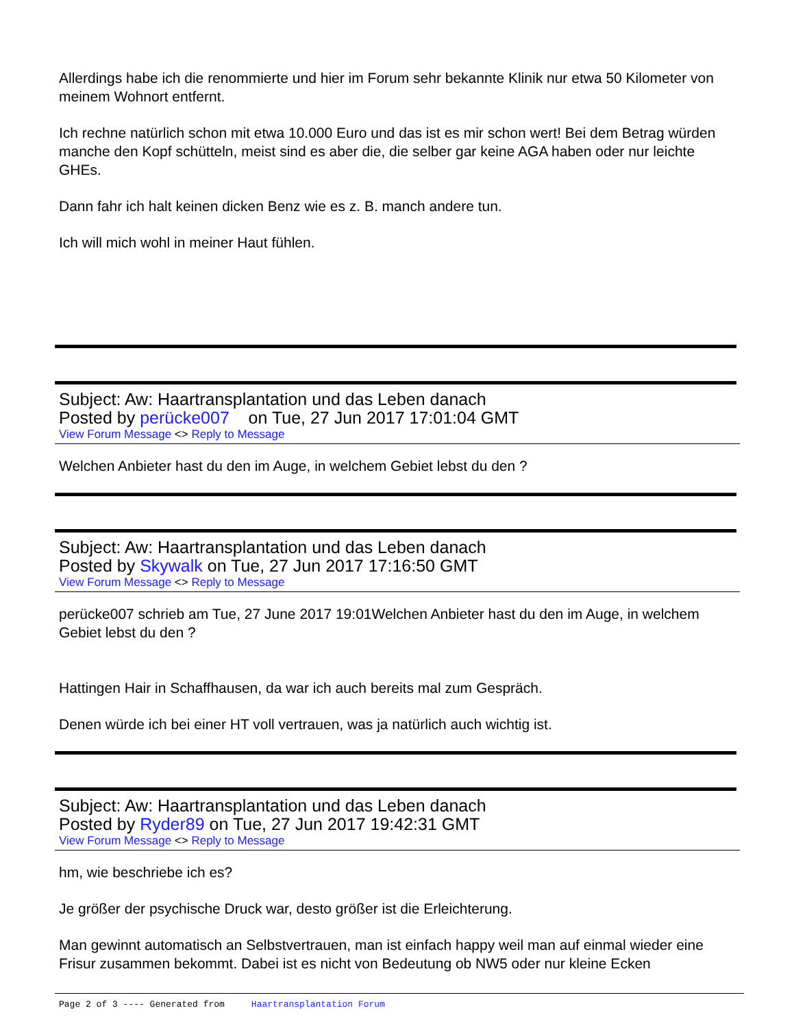Allerdings habe ich die renommierte und hier im Forum sehr bekannte Klinik nur etwa 50 Kilometer von meinem Wohnort entfernt.
Ich rechne natürlich schon mit etwa 10.000 Euro und das ist es mir schon wert! Bei dem Betrag würden manche den Kopf schütteln, meist sind es aber die, die selber gar keine AGA haben oder nur leichte GHEs.
Dann fahr ich halt keinen dicken Benz wie es z. B. manch andere tun.
Ich will mich wohl in meiner Haut fühlen.
Subject: Aw: Haartransplantation und das Leben danach
Posted by perücke007 on Tue, 27 Jun 2017 17:01:04 GMT
View Forum Message <> Reply to Message
Welchen Anbieter hast du den im Auge, in welchem Gebiet lebst du den ?
Subject: Aw: Haartransplantation und das Leben danach
Posted by Skywalk on Tue, 27 Jun 2017 17:16:50 GMT
View Forum Message <> Reply to Message
perücke007 schrieb am Tue, 27 June 2017 19:01Welchen Anbieter hast du den im Auge, in welchem Gebiet lebst du den ?
Hattingen Hair in Schaffhausen, da war ich auch bereits mal zum Gespräch.
Denen würde ich bei einer HT voll vertrauen, was ja natürlich auch wichtig ist.
Subject: Aw: Haartransplantation und das Leben danach
Posted by Ryder89 on Tue, 27 Jun 2017 19:42:31 GMT
View Forum Message <> Reply to Message
hm, wie beschriebe ich es?
Je größer der psychische Druck war, desto größer ist die Erleichterung.
Man gewinnt automatisch an Selbstvertrauen, man ist einfach happy weil man auf einmal wieder eine Frisur zusammen bekommt. Dabei ist es nicht von Bedeutung ob NW5 oder nur kleine Ecken
Page 2 of 3 ---- Generated from Haartransplantation Forum